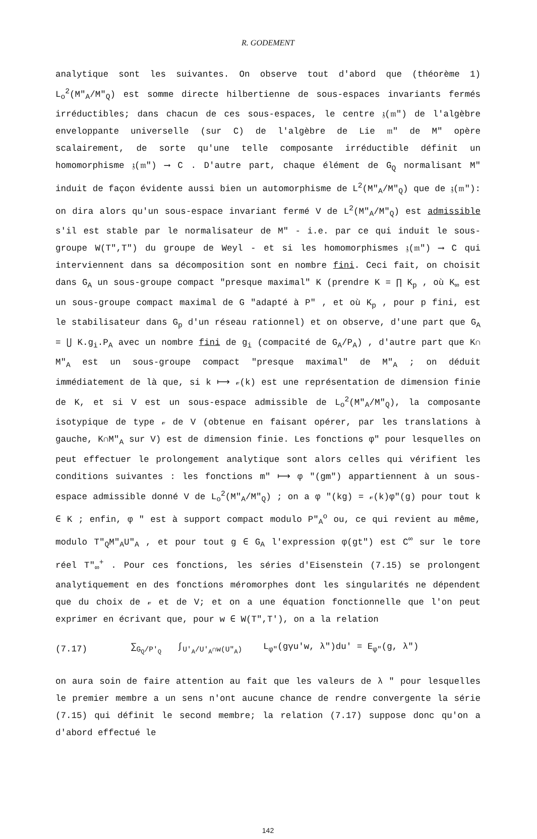R. GODEMENT
analytique sont les suivantes. On observe tout d'abord que (théorème 1) L<sub>o</sub><sup>2</sup>(M"<sub>A</sub>/M"<sub>Q</sub>) est somme directe hilbertienne de sous-espaces invariants fermés irréductibles; dans chacun de ces sous-espaces, le centre 𝔷(𝔪") de l'algèbre enveloppante universelle (sur C) de l'algèbre de Lie 𝔪" de M" opère scalairement, de sorte qu'une telle composante irréductible définit un homomorphisme 𝔷(𝔪") ⟶ C . D'autre part, chaque élément de G<sub>Q</sub> normalisant M" induit de façon évidente aussi bien un automorphisme de L<sup>2</sup>(M"<sub>A</sub>/M"<sub>Q</sub>) que de 𝔷(𝔪"): on dira alors qu'un sous-espace invariant fermé V de L<sup>2</sup>(M"<sub>A</sub>/M"<sub>Q</sub>) est admissible s'il est stable par le normalisateur de M" - i.e. par ce qui induit le sous-groupe W(T",T") du groupe de Weyl - et si les homomorphismes 𝔷(𝔪") ⟶ C qui interviennent dans sa décomposition sont en nombre fini. Ceci fait, on choisit dans G<sub>A</sub> un sous-groupe compact "presque maximal" K (prendre K = ∏ K<sub>p</sub> , où K<sub>∞</sub> est un sous-groupe compact maximal de G "adapté à P" , et où K<sub>p</sub> , pour p fini, est le stabilisateur dans G<sub>p</sub> d'un réseau rationnel) et on observe, d'une part que G<sub>A</sub> = ⋃ K.g<sub>i</sub>.P<sub>A</sub> avec un nombre fini de g<sub>i</sub> (compacité de G<sub>A</sub>/P<sub>A</sub>) , d'autre part que K∩ M"<sub>A</sub> est un sous-groupe compact "presque maximal" de M"<sub>A</sub> ; on déduit immédiatement de là que, si k ⟼ 𝓋(k) est une représentation de dimension finie de K, et si V est un sous-espace admissible de L<sub>o</sub><sup>2</sup>(M"<sub>A</sub>/M"<sub>Q</sub>), la composante isotypique de type 𝓋 de V (obtenue en faisant opérer, par les translations à gauche, K∩M"<sub>A</sub> sur V) est de dimension finie. Les fonctions φ" pour lesquelles on peut effectuer le prolongement analytique sont alors celles qui vérifient les conditions suivantes : les fonctions m" ⟼ φ "(gm") appartiennent à un sous-espace admissible donné V de L<sub>o</sub><sup>2</sup>(M"<sub>A</sub>/M"<sub>Q</sub>) ; on a φ "(kg) = 𝓋(k)φ"(g) pour tout k ∈ K ; enfin, φ " est à support compact modulo P"<sub>A</sub><sup>o</sup> ou, ce qui revient au même, modulo T"<sub>Q</sub>M"<sub>A</sub>U"<sub>A</sub> , et pour tout g ∈ G<sub>A</sub> l'expression φ(gt") est C<sup>∞</sup> sur le tore réel T"<sub>∞</sub><sup>+</sup> . Pour ces fonctions, les séries d'Eisenstein (7.15) se prolongent analytiquement en des fonctions méromorphes dont les singularités ne dépendent que du choix de 𝓋 et de V; et on a une équation fonctionnelle que l'on peut exprimer en écrivant que, pour w ∈ W(T",T'), on a la relation
(7.17) ∑<sub>G<sub>Q</sub>/P'<sub>Q</sub></sub> ∫<sub>U'<sub>A</sub>/U'<sub>A</sub>∩w(U"<sub>A</sub>)</sub> L<sub>φ"</sub>(gγu'w, λ")du' = E<sub>φ"</sub>(g, λ")
on aura soin de faire attention au fait que les valeurs de λ " pour lesquelles le premier membre a un sens n'ont aucune chance de rendre convergente la série (7.15) qui définit le second membre; la relation (7.17) suppose donc qu'on a d'abord effectué le
142